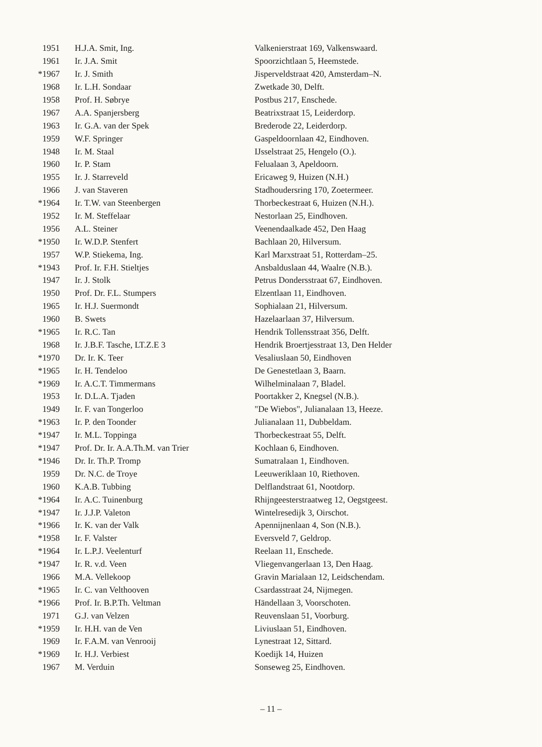| 1951 | H.J.A. Smit, Ing. | Valkenierstraat 169, Valkenswaard. |
| 1961 | Ir. J.A. Smit | Spoorzichtlaan 5, Heemstede. |
| *1967 | Ir. J. Smith | Jisperveldstraat 420, Amsterdam–N. |
| 1968 | Ir. L.H. Sondaar | Zwetkade 30, Delft. |
| 1958 | Prof. H. Søbrye | Postbus 217, Enschede. |
| 1967 | A.A. Spanjersberg | Beatrixstraat 15, Leiderdorp. |
| 1963 | Ir. G.A. van der Spek | Brederode 22, Leiderdorp. |
| 1959 | W.F. Springer | Gaspeldoornlaan 42, Eindhoven. |
| 1948 | Ir. M. Staal | IJsselstraat 25, Hengelo (O.). |
| 1960 | Ir. P. Stam | Felualaan 3, Apeldoorn. |
| 1955 | Ir. J. Starreveld | Ericaweg 9, Huizen (N.H.) |
| 1966 | J. van Staveren | Stadhoudersring 170, Zoetermeer. |
| *1964 | Ir. T.W. van Steenbergen | Thorbeckestraat 6, Huizen (N.H.). |
| 1952 | Ir. M. Steffelaar | Nestorlaan 25, Eindhoven. |
| 1956 | A.L. Steiner | Veenendaalkade 452, Den Haag |
| *1950 | Ir. W.D.P. Stenfert | Bachlaan 20, Hilversum. |
| 1957 | W.P. Stiekema, Ing. | Karl Marxstraat 51, Rotterdam–25. |
| *1943 | Prof. Ir. F.H. Stieltjes | Ansbalduslaan 44, Waalre (N.B.). |
| 1947 | Ir. J. Stolk | Petrus Dondersstraat 67, Eindhoven. |
| 1950 | Prof. Dr. F.L. Stumpers | Elzentlaan 11, Eindhoven. |
| 1965 | Ir. H.J. Suermondt | Sophialaan 21, Hilversum. |
| 1960 | B. Swets | Hazelaarlaan 37, Hilversum. |
| *1965 | Ir. R.C. Tan | Hendrik Tollensstraat 356, Delft. |
| 1968 | Ir. J.B.F. Tasche, LT.Z.E 3 | Hendrik Broertjesstraat 13, Den Helder |
| *1970 | Dr. Ir. K. Teer | Vesaliuslaan 50, Eindhoven |
| *1965 | Ir. H. Tendeloo | De Genestetlaan 3, Baarn. |
| *1969 | Ir. A.C.T. Timmermans | Wilhelminalaan 7, Bladel. |
| 1953 | Ir. D.L.A. Tjaden | Poortakker 2, Knegsel (N.B.). |
| 1949 | Ir. F. van Tongerloo | "De Wiebos", Julianalaan 13, Heeze. |
| *1963 | Ir. P. den Toonder | Julianalaan 11, Dubbeldam. |
| *1947 | Ir. M.L. Toppinga | Thorbeckestraat 55, Delft. |
| *1947 | Prof. Dr. Ir. A.A.Th.M. van Trier | Kochlaan 6, Eindhoven. |
| *1946 | Dr. Ir. Th.P. Tromp | Sumatralaan 1, Eindhoven. |
| 1959 | Dr. N.C. de Troye | Leeuweriklaan 10, Riethoven. |
| 1960 | K.A.B. Tubbing | Delflandstraat 61, Nootdorp. |
| *1964 | Ir. A.C. Tuinenburg | Rhijngeesterstraatweg 12, Oegstgeest. |
| *1947 | Ir. J.J.P. Valeton | Wintelresedijk 3, Oirschot. |
| *1966 | Ir. K. van der Valk | Apennijnenlaan 4, Son (N.B.). |
| *1958 | Ir. F. Valster | Eversveld 7, Geldrop. |
| *1964 | Ir. L.P.J. Veelenturf | Reelaan 11, Enschede. |
| *1947 | Ir. R. v.d. Veen | Vliegenvangerlaan 13, Den Haag. |
| 1966 | M.A. Vellekoop | Gravin Marialaan 12, Leidschendam. |
| *1965 | Ir. C. van Velthooven | Csardasstraat 24, Nijmegen. |
| *1966 | Prof. Ir. B.P.Th. Veltman | Händellaan 3, Voorschoten. |
| 1971 | G.J. van Velzen | Reuvenslaan 51, Voorburg. |
| *1959 | Ir. H.H. van de Ven | Liviuslaan 51, Eindhoven. |
| 1969 | Ir. F.A.M. van Venrooij | Lynestraat 12, Sittard. |
| *1969 | Ir. H.J. Verbiest | Koedijk 14, Huizen |
| 1967 | M. Verduin | Sonseweg 25, Eindhoven. |
– 11 –